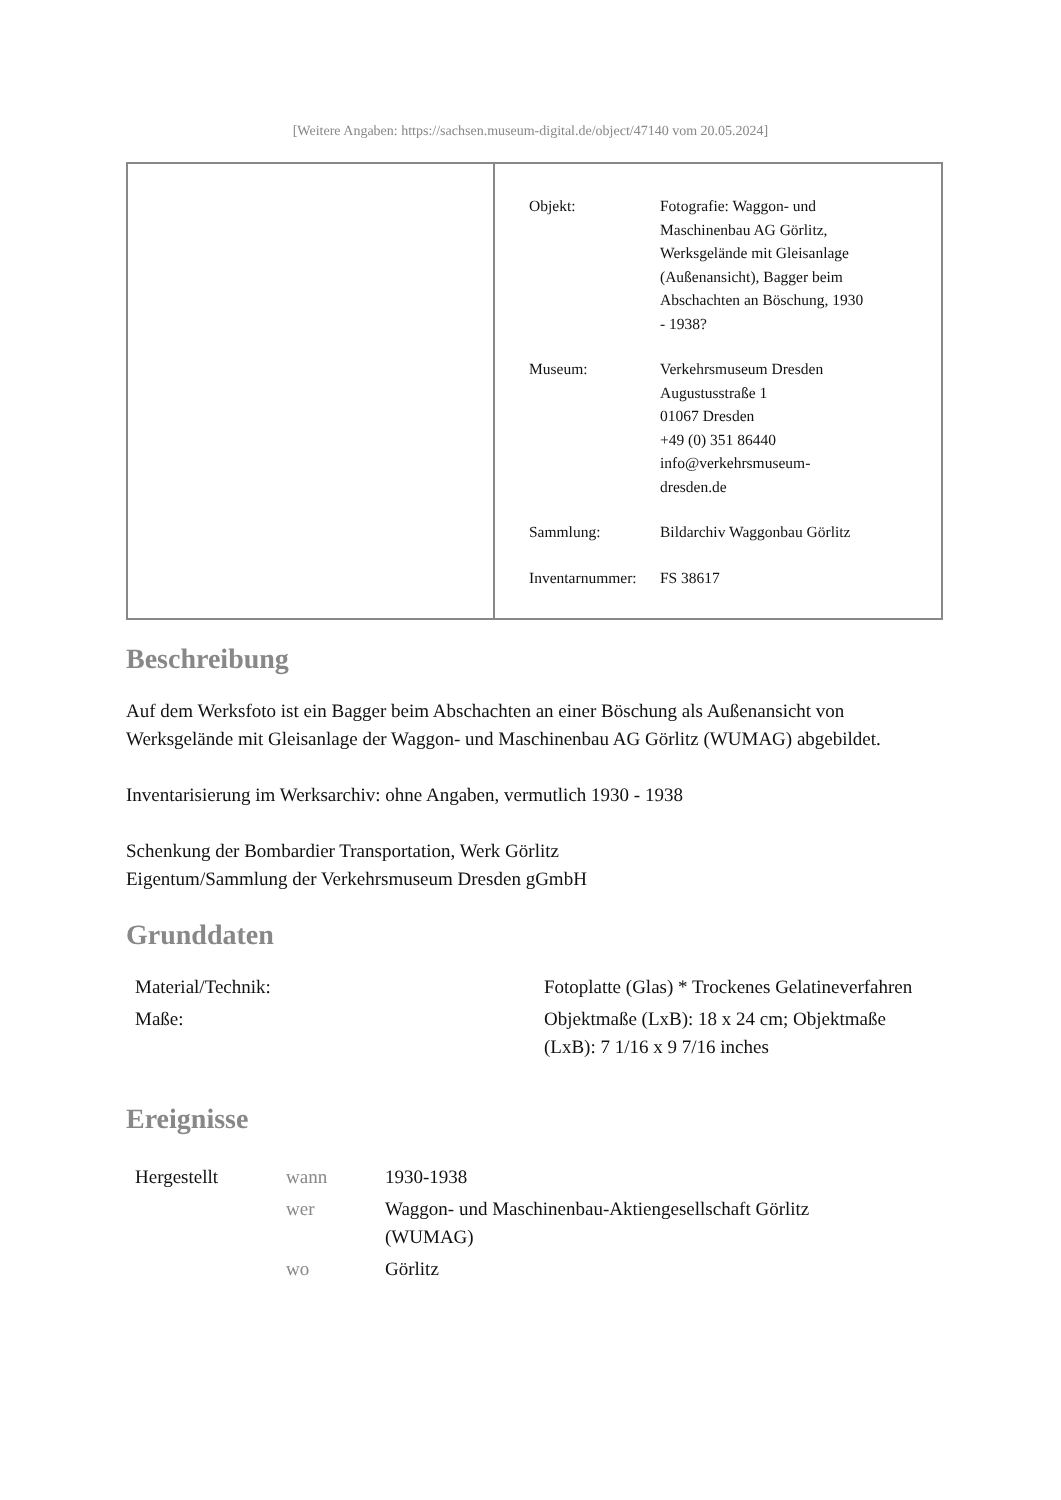[Weitere Angaben: https://sachsen.museum-digital.de/object/47140 vom 20.05.2024]
| Objekt: | Fotografie: Waggon- und Maschinenbau AG Görlitz, Werksgelände mit Gleisanlage (Außenansicht), Bagger beim Abschachten an Böschung, 1930 - 1938? |
| Museum: | Verkehrsmuseum Dresden Augustusstraße 1 01067 Dresden +49 (0) 351 86440 info@verkehrsmuseum- dresden.de |
| Sammlung: | Bildarchiv Waggonbau Görlitz |
| Inventarnummer: | FS 38617 |
Beschreibung
Auf dem Werksfoto ist ein Bagger beim Abschachten an einer Böschung als Außenansicht von Werksgelände mit Gleisanlage der Waggon- und Maschinenbau AG Görlitz (WUMAG) abgebildet.
Inventarisierung im Werksarchiv: ohne Angaben, vermutlich 1930 - 1938
Schenkung der Bombardier Transportation, Werk Görlitz
Eigentum/Sammlung der Verkehrsmuseum Dresden gGmbH
Grunddaten
| Material/Technik: | Fotoplatte (Glas) * Trockenes Gelatineverfahren |
| Maße: | Objektmaße (LxB): 18 x 24 cm; Objektmaße (LxB): 7 1/16 x 9 7/16 inches |
Ereignisse
| Hergestellt | wann | 1930-1938 |
| | wer | Waggon- und Maschinenbau-Aktiengesellschaft Görlitz (WUMAG) |
| | wo | Görlitz |